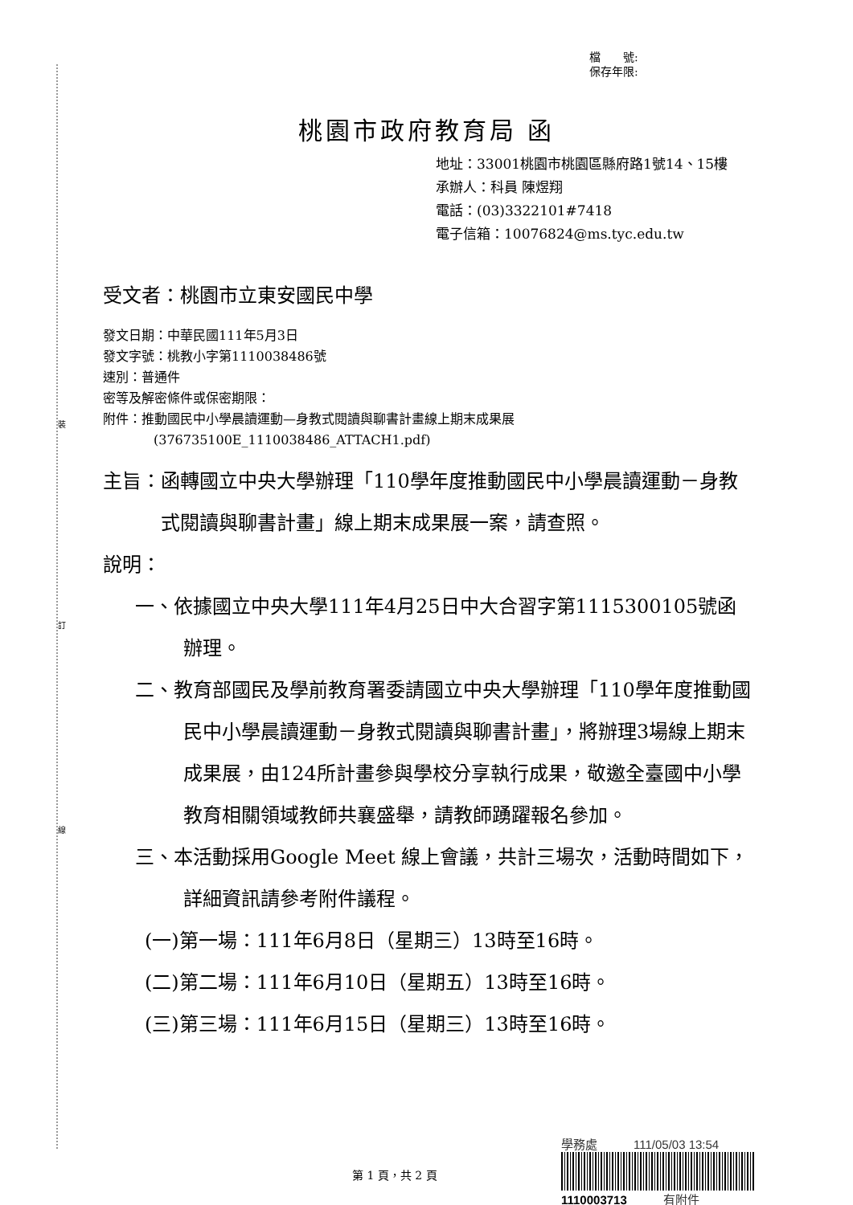裝
訂
線
檔　　號:
保存年限:
桃園市政府教育局 函
地址：33001桃園市桃園區縣府路1號14、15樓
承辦人：科員 陳煜翔
電話：(03)3322101#7418
電子信箱：10076824@ms.tyc.edu.tw
受文者：桃園市立東安國民中學
發文日期：中華民國111年5月3日
發文字號：桃教小字第1110038486號
速別：普通件
密等及解密條件或保密期限：
附件：推動國民中小學晨讀運動—身教式閱讀與聊書計畫線上期末成果展
(376735100E_1110038486_ATTACH1.pdf)
主旨： 函轉國立中央大學辦理「110學年度推動國民中小學晨讀運動－身教式閱讀與聊書計畫」線上期末成果展一案，請查照。
說明：
一、依據國立中央大學111年4月25日中大合習字第1115300105號函辦理。
二、教育部國民及學前教育署委請國立中央大學辦理「110學年度推動國民中小學晨讀運動－身教式閱讀與聊書計畫」，將辦理3場線上期末成果展，由124所計畫參與學校分享執行成果，敬邀全臺國中小學教育相關領域教師共襄盛舉，請教師踴躍報名參加。
三、本活動採用Google Meet 線上會議，共計三場次，活動時間如下，詳細資訊請參考附件議程。
(一)第一場：111年6月8日（星期三）13時至16時。
(二)第二場：111年6月10日（星期五）13時至16時。
(三)第三場：111年6月15日（星期三）13時至16時。
學務處　　　111/05/03 13:54
1110003713　　　有附件
第 1 頁，共 2 頁